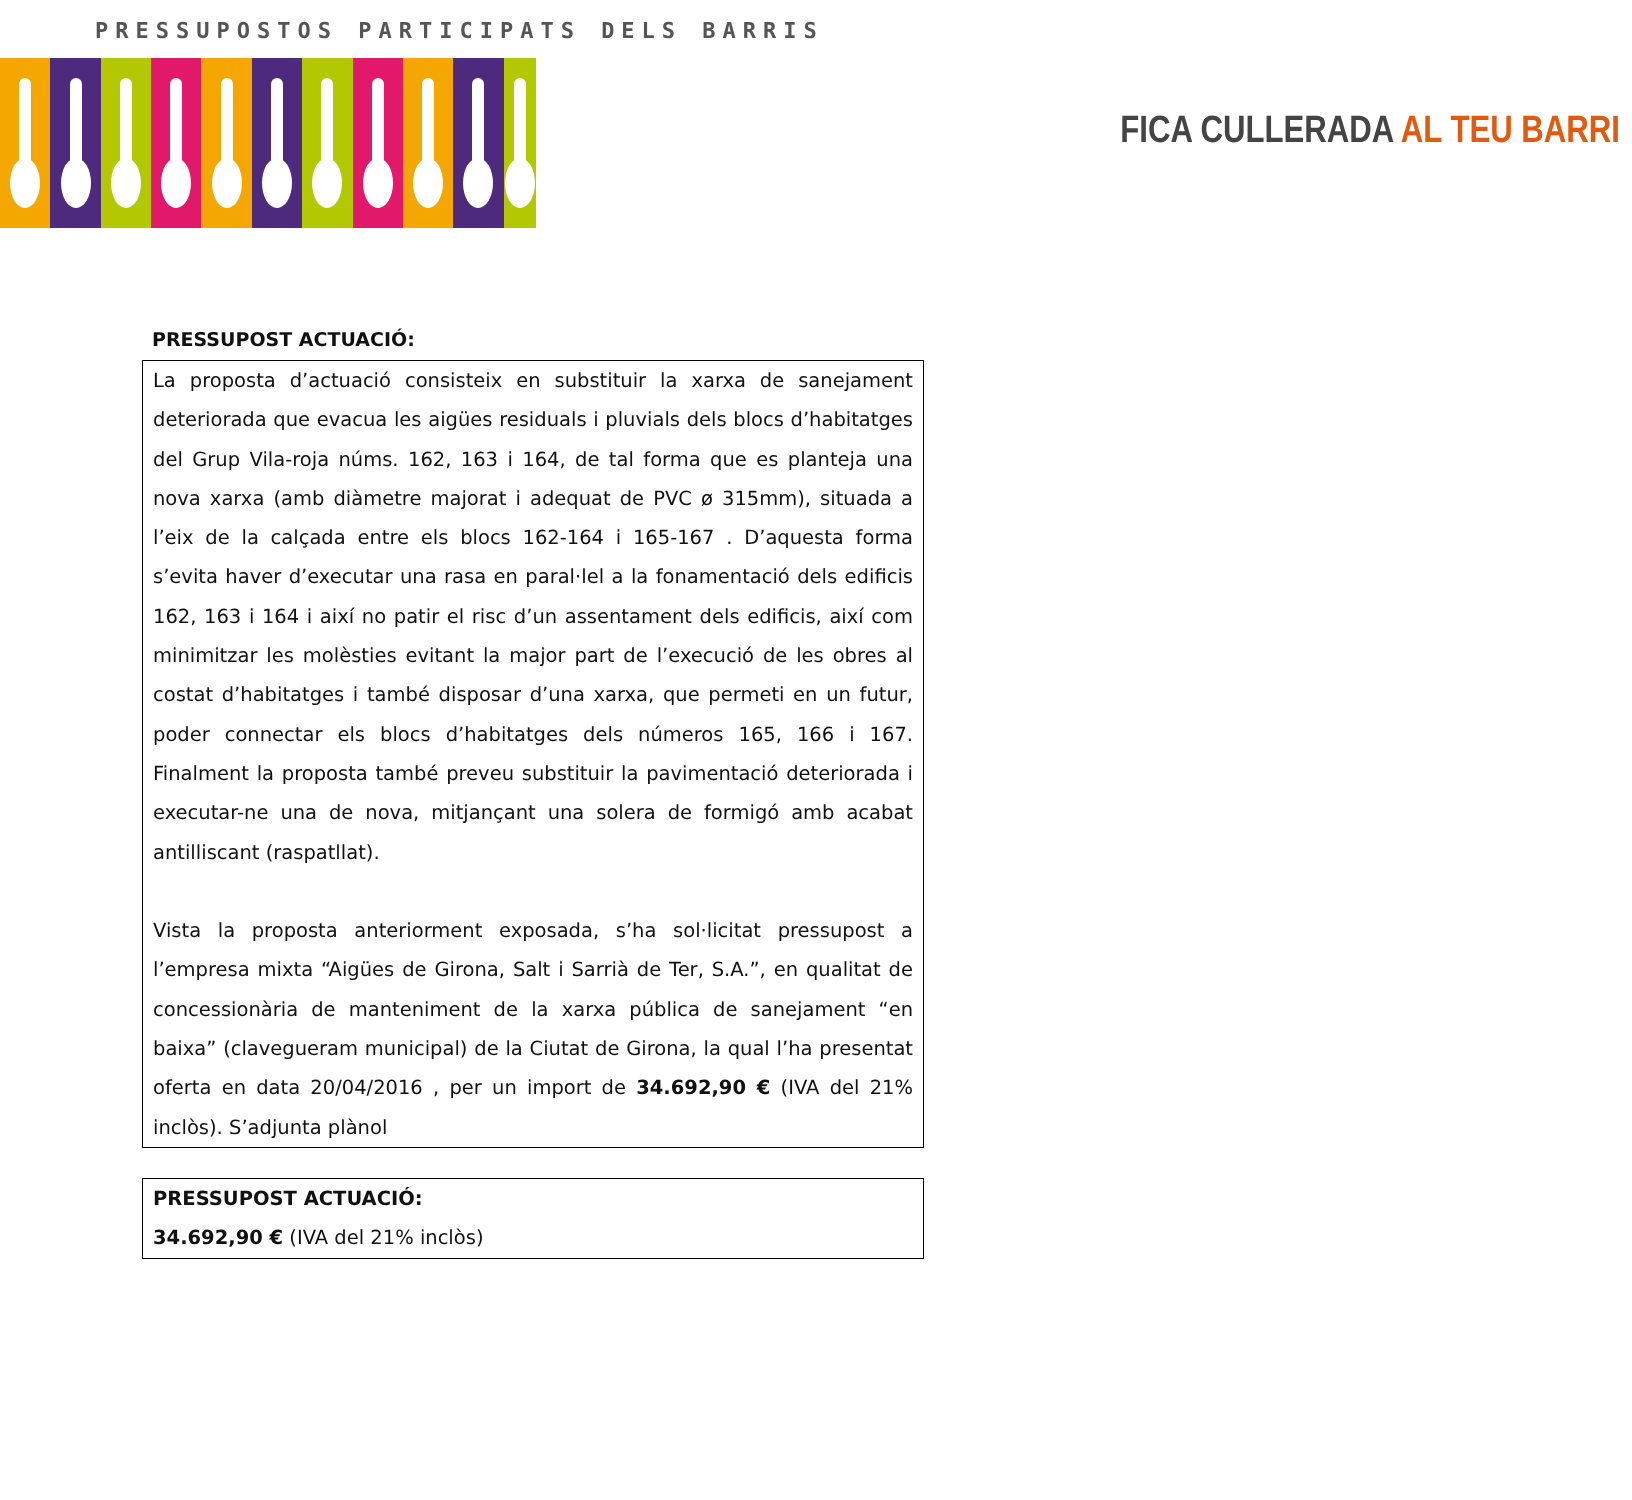PRESSUPOSTOS PARTICIPATS DELS BARRIS
FICA CULLERADA AL TEU BARRI
PRESSUPOST ACTUACIÓ:
La proposta d’actuació consisteix en substituir la xarxa de sanejament deteriorada que evacua les aigües residuals i pluvials dels blocs d’habitatges del Grup Vila-roja núms. 162, 163 i 164, de tal forma que es planteja una nova xarxa (amb diàmetre majorat i adequat de PVC ø 315mm), situada a l’eix de la calçada entre els blocs 162-164 i 165-167 . D’aquesta forma s’evita haver d’executar una rasa en paral·lel a la fonamentació dels edificis 162, 163 i 164 i així no patir el risc d’un assentament dels edificis, així com minimitzar les molèsties evitant la major part de l’execució de les obres al costat d’habitatges i també disposar d’una xarxa, que permeti en un futur, poder connectar els blocs d’habitatges dels números 165, 166 i 167. Finalment la proposta també preveu substituir la pavimentació deteriorada i executar-ne una de nova, mitjançant una solera de formigó amb acabat antilliscant (raspatllat).
Vista la proposta anteriorment exposada, s’ha sol·licitat pressupost a l’empresa mixta “Aigües de Girona, Salt i Sarrià de Ter, S.A.”, en qualitat de concessionària de manteniment de la xarxa pública de sanejament “en baixa” (clavegueram municipal) de la Ciutat de Girona, la qual l’ha presentat oferta en data 20/04/2016 , per un import de 34.692,90 € (IVA del 21% inclòs). S’adjunta plànol
PRESSUPOST ACTUACIÓ:
34.692,90 € (IVA del 21% inclòs)